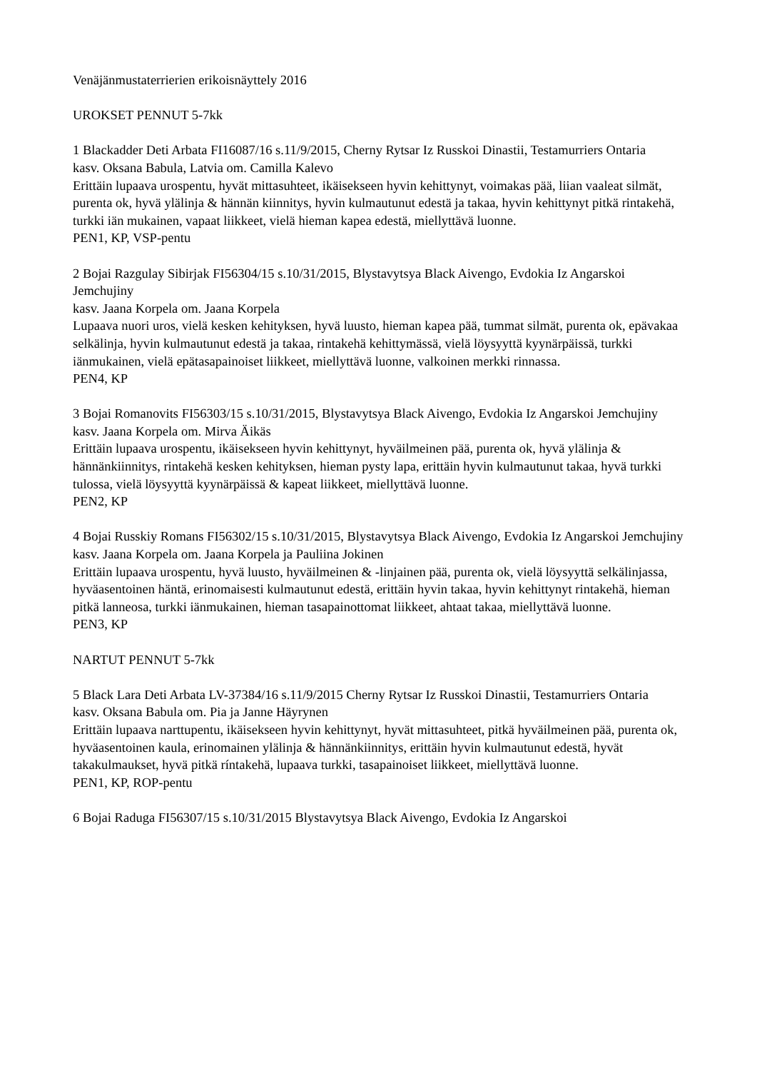Venäjänmustaterrierien erikoisnäyttely 2016
UROKSET PENNUT 5-7kk
1 Blackadder Deti Arbata FI16087/16 s.11/9/2015, Cherny Rytsar Iz Russkoi Dinastii, Testamurriers Ontaria
kasv. Oksana Babula, Latvia om. Camilla Kalevo
Erittäin lupaava urospentu, hyvät mittasuhteet, ikäisekseen hyvin kehittynyt, voimakas pää, liian vaaleat silmät, purenta ok, hyvä ylälinja & hännän kiinnitys, hyvin kulmautunut edestä ja takaa, hyvin kehittynyt pitkä rintakehä, turkki iän mukainen, vapaat liikkeet, vielä hieman kapea edestä, miellyttävä luonne.
PEN1, KP, VSP-pentu
2 Bojai Razgulay Sibirjak FI56304/15 s.10/31/2015, Blystavytsya Black Aivengo, Evdokia Iz Angarskoi Jemchujiny
kasv. Jaana Korpela om. Jaana Korpela
Lupaava nuori uros, vielä kesken kehityksen, hyvä luusto, hieman kapea pää, tummat silmät, purenta ok, epävakaa selkälinja, hyvin kulmautunut edestä ja takaa, rintakehä kehittymässä, vielä löysyyttä kyynärpäissä, turkki iänmukainen, vielä epätasapainoiset liikkeet, miellyttävä luonne, valkoinen merkki rinnassa.
PEN4, KP
3 Bojai Romanovits FI56303/15 s.10/31/2015, Blystavytsya Black Aivengo, Evdokia Iz Angarskoi Jemchujiny
kasv. Jaana Korpela om. Mirva Äikäs
Erittäin lupaava urospentu, ikäisekseen hyvin kehittynyt, hyväilmeinen pää, purenta ok, hyvä ylälinja & hännänkiinnitys, rintakehä kesken kehityksen, hieman pysty lapa, erittäin hyvin kulmautunut takaa, hyvä turkki tulossa, vielä löysyyttä kyynärpäissä & kapeat liikkeet, miellyttävä luonne.
PEN2, KP
4 Bojai Russkiy Romans FI56302/15 s.10/31/2015, Blystavytsya Black Aivengo, Evdokia Iz Angarskoi Jemchujiny
kasv. Jaana Korpela om. Jaana Korpela ja Pauliina Jokinen
Erittäin lupaava urospentu, hyvä luusto, hyväilmeinen & -linjainen pää, purenta ok, vielä löysyyttä selkälinjassa, hyväasentoinen häntä, erinomaisesti kulmautunut edestä, erittäin hyvin takaa, hyvin kehittynyt rintakehä, hieman pitkä lanneosa, turkki iänmukainen, hieman tasapainottomat liikkeet, ahtaat takaa, miellyttävä luonne.
PEN3, KP
NARTUT PENNUT 5-7kk
5 Black Lara Deti Arbata LV-37384/16 s.11/9/2015 Cherny Rytsar Iz Russkoi Dinastii, Testamurriers Ontaria
kasv. Oksana Babula om. Pia ja Janne Häyrynen
Erittäin lupaava narttupentu, ikäisekseen hyvin kehittynyt, hyvät mittasuhteet, pitkä hyväilmeinen pää, purenta ok, hyväasentoinen kaula, erinomainen ylälinja & hännänkiinnitys, erittäin hyvin kulmautunut edestä, hyvät takakulmaukset, hyvä pitkä ríntakehä, lupaava turkki, tasapainoiset liikkeet, miellyttävä luonne.
PEN1, KP, ROP-pentu
6 Bojai Raduga FI56307/15 s.10/31/2015 Blystavytsya Black Aivengo, Evdokia Iz Angarskoi